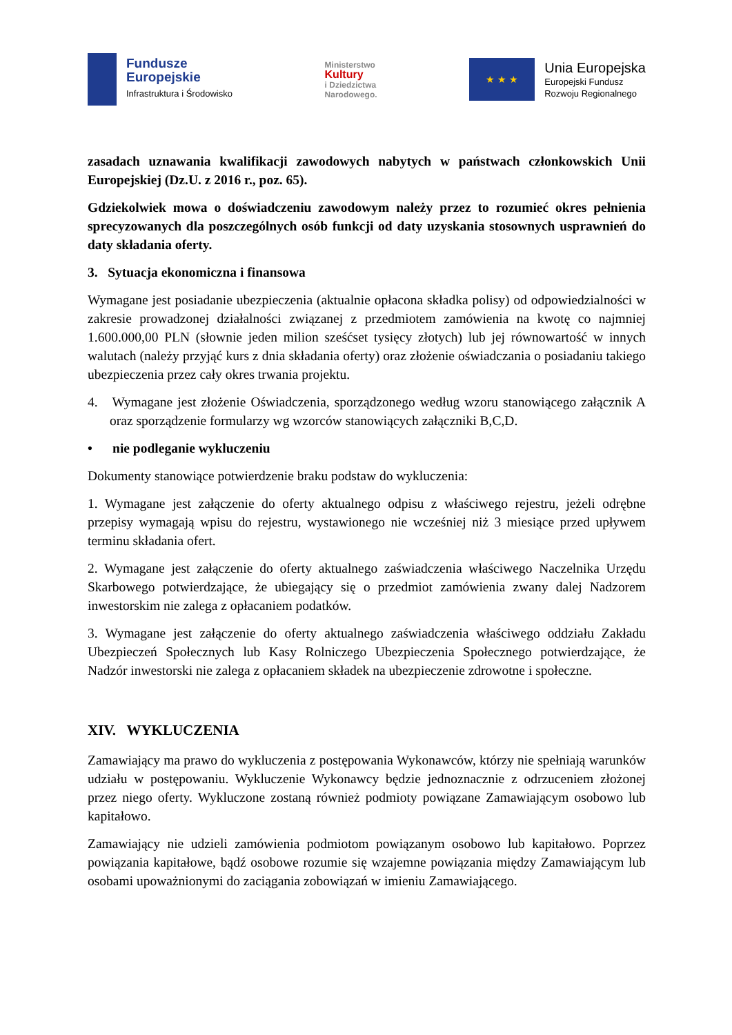Fundusze
Europejskie
Infrastruktura i Środowisko
Ministerstwo
Kultury
i Dziedzictwa
Narodowego.
★ ★ ★
Unia Europejska
Europejski Fundusz
Rozwoju Regionalnego
zasadach uznawania kwalifikacji zawodowych nabytych w państwach członkowskich Unii Europejskiej (Dz.U. z 2016 r., poz. 65).
Gdziekolwiek mowa o doświadczeniu zawodowym należy przez to rozumieć okres pełnienia sprecyzowanych dla poszczególnych osób funkcji od daty uzyskania stosownych usprawnień do daty składania oferty.
3. Sytuacja ekonomiczna i finansowa
Wymagane jest posiadanie ubezpieczenia (aktualnie opłacona składka polisy) od odpowiedzialności w zakresie prowadzonej działalności związanej z przedmiotem zamówienia na kwotę co najmniej 1.600.000,00 PLN (słownie jeden milion sześćset tysięcy złotych) lub jej równowartość w innych walutach (należy przyjąć kurs z dnia składania oferty) oraz złożenie oświadczania o posiadaniu takiego ubezpieczenia przez cały okres trwania projektu.
4. Wymagane jest złożenie Oświadczenia, sporządzonego według wzoru stanowiącego załącznik A oraz sporządzenie formularzy wg wzorców stanowiących załączniki B,C,D.
• nie podleganie wykluczeniu
Dokumenty stanowiące potwierdzenie braku podstaw do wykluczenia:
1. Wymagane jest załączenie do oferty aktualnego odpisu z właściwego rejestru, jeżeli odrębne przepisy wymagają wpisu do rejestru, wystawionego nie wcześniej niż 3 miesiące przed upływem terminu składania ofert.
2. Wymagane jest załączenie do oferty aktualnego zaświadczenia właściwego Naczelnika Urzędu Skarbowego potwierdzające, że ubiegający się o przedmiot zamówienia zwany dalej Nadzorem inwestorskim nie zalega z opłacaniem podatków.
3. Wymagane jest załączenie do oferty aktualnego zaświadczenia właściwego oddziału Zakładu Ubezpieczeń Społecznych lub Kasy Rolniczego Ubezpieczenia Społecznego potwierdzające, że Nadzór inwestorski nie zalega z opłacaniem składek na ubezpieczenie zdrowotne i społeczne.
XIV. WYKLUCZENIA
Zamawiający ma prawo do wykluczenia z postępowania Wykonawców, którzy nie spełniają warunków udziału w postępowaniu. Wykluczenie Wykonawcy będzie jednoznacznie z odrzuceniem złożonej przez niego oferty. Wykluczone zostaną również podmioty powiązane Zamawiającym osobowo lub kapitałowo.
Zamawiający nie udzieli zamówienia podmiotom powiązanym osobowo lub kapitałowo. Poprzez powiązania kapitałowe, bądź osobowe rozumie się wzajemne powiązania między Zamawiającym lub osobami upoważnionymi do zaciągania zobowiązań w imieniu Zamawiającego.